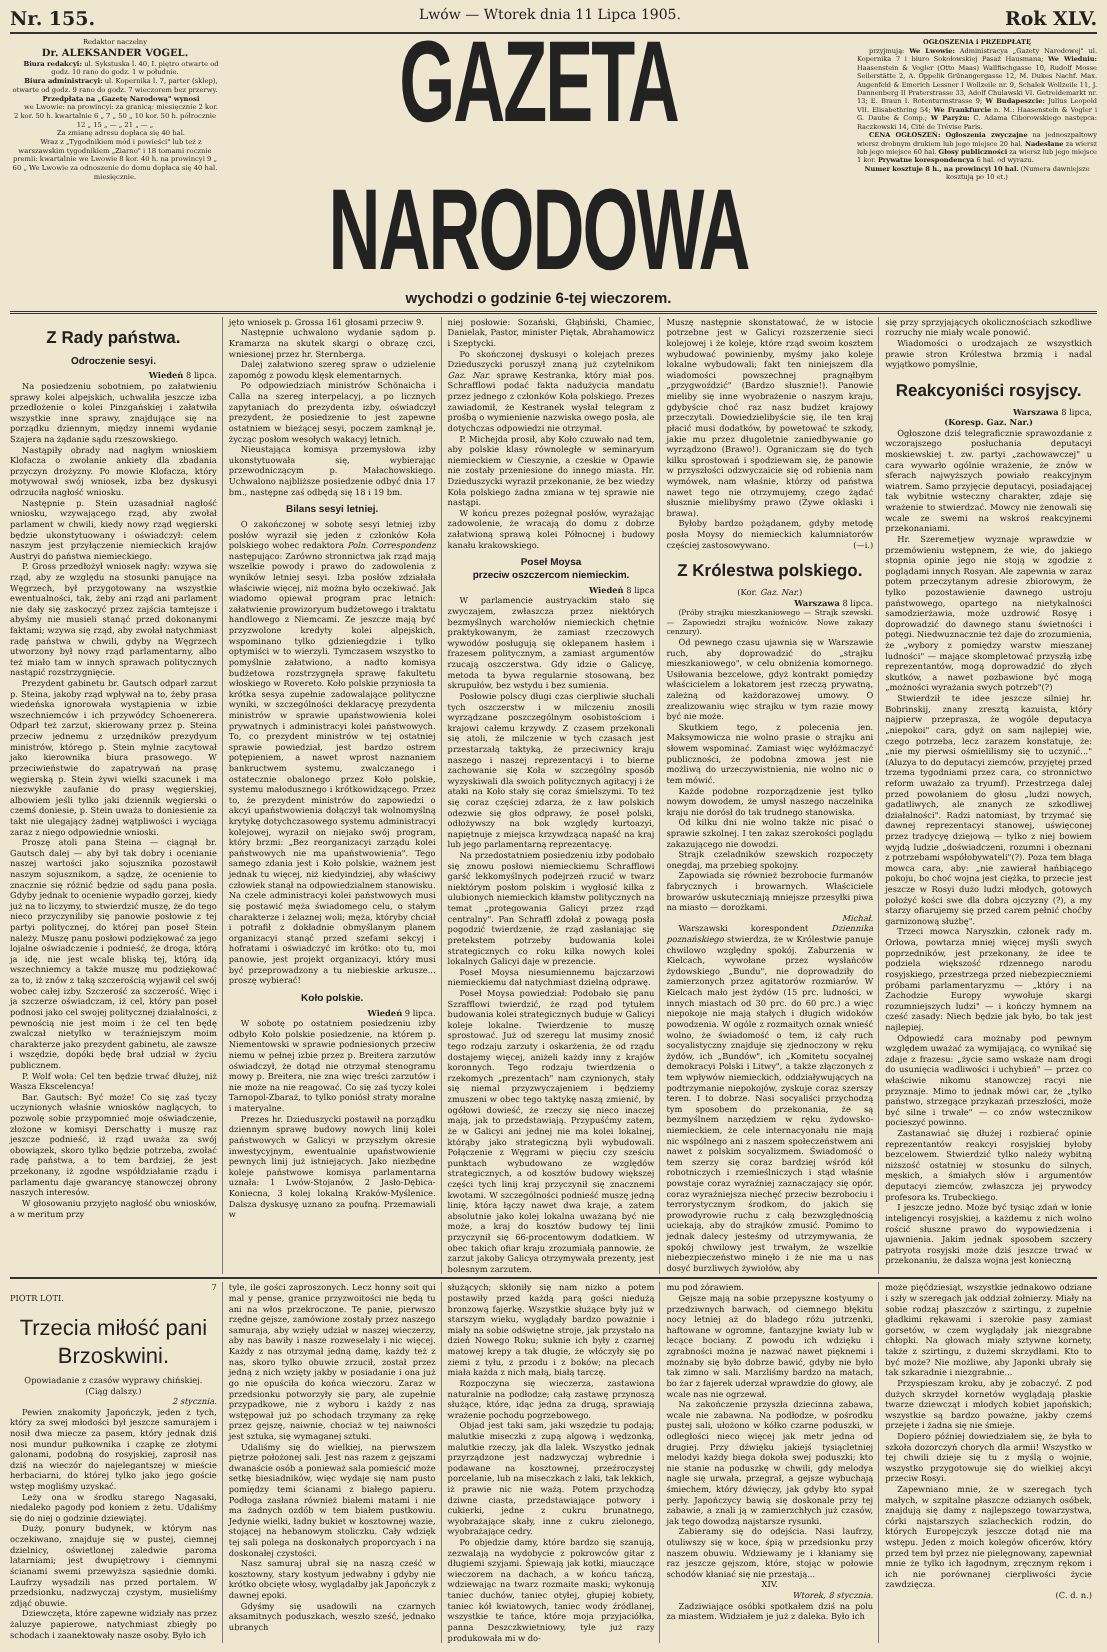Nr. 155. Lwów — Wtorek dnia 11 Lipca 1905. Rok XLV.
Redaktor naczelny
Dr. ALEKSANDER VOGEL.
Biura redakcyi: ul. Sykstuska l. 40, I. piętro otwarte od godz. 10 rano do godz. 1 w południe.
Biura administracyi: ul. Kopernika l. 7, parter (sklep), otwarte od godz. 9 rano do godz. 7 wieczorem bez przerwy.
Przedpłata na „Gazetę Narodową" wynosi
we Lwowie: na prowincyi: za granicą: miesięcznie 2 kor. 2 kor. 50 h. kwartalnie 6 „ 7 „ 50 „ 10 kor. 50 h. półrocznie 12 „ 15 „ — „ 21 „ — „
Za zmianę adresu dopłaca się 40 hal.
Wraz z „Tygodnikiem mód i powieści" lub też z warszawskim tygodnikiem „Ziarno" i 18 tomami rocznie premii: kwartalnie we Lwowie 8 kor. 40 h. na prowincyi 9 „ 60 „ We Lwowie za odnoszenie do domu dopłaca się 40 hal. miesięcznie.
GAZETA NARODOWA
wychodzi o godzinie 6-tej wieczorem.
OGŁOSZENIA i PRZEDPŁATĘ
przyjmują: We Lwowie: Administracya „Gazety Narodowej" ul. Kopernika 7 i biuro Sokołowskiej Pasaż Hausmana; We Wiedniu: Haasenstein & Vogler (Otto Maas) Wallfischgasse 10, Rudolf Mosse Seilerstätte 2, A. Oppelik Grünangergasse 12, M. Dukes Nachf. Max. Augenfeld & Emerich Lessner I Wollzeile nr. 9, Schalek Wollzeile 11, J. Dannenberg II Praterstrasse 33, Adolf Chulawski VI. Getreidemarkt nr. 13; E. Braun I. Rotenturmstrasse 9; W Budapeszcie: Julius Leopold VII. Elisabethring 54; We Frankfurcie n. M.: Haasenstein & Vogler i G. Daube & Comp.; W Paryżu: C. Adama Ciborowskiego następca: Raczkowski 14, Cité de Trévise Paris.
CENA OGŁOSZEŃ: Ogłoszenia zwyczajne na jednoszpaltowy wiersz drobnym drukiem lub jego miejsce 20 hal. Nadesłane za wiersz lub jego miejsce 60 hal. Głosy publiczności za wiersz lub jego miejsce 1 kor. Prywatne korespondencya 6 hal. od wyrazu.
Numer kosztuje 8 h., na prowincyi 10 hal. (Numera dawniejsze kosztują po 10 et.)
Z Rady państwa.
Odroczenie sesyi.
Wiedeń 8 lipca.
Na posiedzeniu sobotniem, po załatwieniu sprawy kolei alpejskich, uchwaliła jeszcze izba przedłożenie o kolei Pinzgańskiej i załatwiła wszystkie inne sprawy, znajdujące się na porządku dziennym, między innemi wydanie Szajera na żądanie sądu rzeszowskiego.
Nastąpiły obrady nad nagłym wnioskiem Klofacza o zwołanie ankiety dla zbadania przyczyn drożyzny. Po mowie Klofacza, który motywował swój wniosek, izba bez dyskusyi odrzuciła nagłość wniosku.
Następnie p. Stein uzasadniał nagłość wniosku, wzywającego rząd, aby zwołał parlament w chwili, kiedy nowy rząd węgierski będzie ukonstytuowany i oświadczył: celem naszym jest przyłączenie niemieckich krajów Austryi do państwa niemieckiego.
P. Gross przedłożył wniosek nagły: wzywa się rząd, aby ze względu na stosunki panujące na Węgrzech, był przygotowany na wszystkie ewentualności, tak, żeby ani rząd ani parlament nie dały się zaskoczyć przez zajścia tamtejsze i abyśmy nie musieli stanąć przed dokonanymi faktami; wzywa się rząd, aby zwołał natychmiast radę państwa w chwili, gdyby na Węgrzech utworzony był nowy rząd parlamentarny, albo też miało tam w innych sprawach politycznych nastąpić rozstrzygnięcie.
Prezydent gabinetu br. Gautsch odparł zarzut p. Steina, jakoby rząd wpływał na to, żeby prasa wiedeńska ignorowała wystąpienia w izbie wszechniemców i ich przywódcy Schoenerera. Odparł też zarzut, skierowany przez p. Steina przeciw jednemu z urzędników prezydyum ministrów, którego p. Stein mylnie zacytował jako kierownika biura prasowego. W przeciwieństwie do zapatrywań na prasę węgierską p. Stein żywi wielki szacunek i ma niezwykłe zaufanie do prasy węgierskiej, albowiem jeśli tylko jaki dziennik węgierski o czemś doniesie, p. Stein uważa to doniesienie za takt nie ulegający żadnej wątpliwości i wyciąga zaraz z niego odpowiednie wnioski.
Proszę atoli pana Steina — ciągnął br. Gautsch dalej — aby był tak dobry i ocenianie naszej wartości jako sojusznika pozostawił naszym sojusznikom, a sądzę, że ocenienie to znacznie się różnić będzie od sądu pana posła. Gdyby jednak to ocenienie wypadło gorzej, kiedy już na to liczymy, to stwierdzić muszę, że do tego nieco przyczyniliby się panowie posłowie z tej partyi politycznej, do której pan poseł Stein należy. Muszę panu posłowi podziękować za jego lojalne oświadczenie i podnieść, że droga, którą ja idę, nie jest wcale bliską tej, którą idą wszechniemcy a także muszę mu podziękować za to, iż znów z taką szczerością wyjawił cel swój wobec całej izby. Szczerość za szczerość. Więc i ja szczerze oświadczam, iż cel, który pan poseł podnosi jako cel swojej politycznej działalności, z pewnością nie jest moim i że cel ten będę zwalczał nietylko w teraźniejszym moim charakterze jako prezydent gabinetu, ale zawsze i wszędzie, dopóki będę brał udział w życiu publicznem.
P. Wolf woła: Cel ten będzie trwać dłużej, niż Wasza Ekscelencya!
Bar. Gautsch: Być może! Co się zaś tyczy uczynionych właśnie wniosków naglących, to pozwolę sobie przypomnieć moje oświadczenie, złożone w komisyi Derschatty i muszę raz jeszcze podnieść, iż rząd uważa za swój obowiązek, skoro tylko będzie potrzeba, zwołać radę państwa, a to tem bardziej, że jest przekonany, iż zgodne współdziałanie rządu i parlamentu daje gwarancyę stanowczej obrony naszych interesów.
W głosowaniu przyjęto nagłość obu wniosków, a w meritum przy
jęto wniosek p. Grossa 161 głosami przeciw 9.
Następnie uchwalono wydanie sądom p. Kramarza na skutek skargi o obrazę czci, wniesionej przez hr. Sternberga.
Dalej załatwiono szereg spraw o udzielenie zapomóg z powodu klęsk elementarnych.
Po odpowiedziach ministrów Schönaicha i Calla na szereg interpelacyj, a po licznych zapytaniach do prezydenta izby, oświadczył prezydent, że posiedzenie to jest zapewne ostatniem w bieżącej sesyi, poczem zamknął je, życząc posłom wesołych wakacyj letnich.
Nieustająca komisya przemysłowa izby ukonstytuowała się, wybierając przewodniczącym p. Małachowskiego. Uchwalono najbliższe posiedzenie odbyć dnia 17 bm., następne zaś odbędą się 18 i 19 bm.
Bilans sesyi letniej.
O zakończonej w sobotę sesyi letniej izby posłów wyraził się jeden z członków Koła polskiego wobec redaktora Poln. Correspondenz następująco: Zarówno stronnictwa jak rząd mają wszelkie powody i prawo do zadowolenia z wyników letniej sesyi. Izba posłów zdziałała właściwie więcej, niż można było oczekiwać. Jak wiadomo opiewał program prac letnich: załatwienie prowizoryum budżetowego i traktatu handlowego z Niemcami. Ze jeszcze mają być przyzwolone kredyty kolei alpejskich, wspominano tylko gdzieniegdzie i tylko optymiści w to wierzyli. Tymczasem wszystko to pomyślnie załatwiono, a nadto komisya budżetowa rozstrzygnęła sprawę fakultetu włoskiego w Rovereto. Koło polskie przyniosła ta krótka sesya zupełnie zadowalające polityczne wyniki, w szczególności deklaracyę prezydenta ministrów w sprawie upaństwowienia kolei prywatnych i administracyi kolei państwowych. To, co prezydent ministrów w tej ostatniej sprawie powiedział, jest bardzo ostrem potępieniem, a nawet wprost naznaniem bankructwem systemu, zwalczanego i ostatecznie obalonego przez Koło polskie, systemu małodusznego i krótkowidzącego. Przez to, że prezydent ministrów do zapowiedzi o akcyi upaństwowienia dołączył tak wolnomyślną krytykę dotychczasowego systemu administracyi kolejowej, wyraził on niejako swój program, który brzmi: „Bez reorganizacyi zarządu kolei państwowych nie ma upaństwowienia". Tego samego zdania jest i Koło polskie, ważnem jest jednak tu więcej, niż kiedyindziej, aby właściwy człowiek stanął na odpowiedzialnem stanowisku. Na czele administracyi kolei państwowych musi się postawić męża świadomego celu, o stałym charakterze i żelaznej woli; męża, któryby chciał i potrafił z dokładnie obmyślanym planem organizacyi stanąć przed szefami sekcyj i hofratami i oświadczyć im krótko: oto tu, moi panowie, jest projekt organizacyi, który musi być przeprowadzony a tu niebieskie arkusze... proszę wybierać!
Koło polskie.
Wiedeń 9 lipca.
W sobotę po ostatniem posiedzeniu izby odbyło Koło polskie posiedzenie, na którem p. Niementowski w sprawie podniesionych przeciw niemu w pełnej izbie przez p. Breitera zarzutów oświadczył, że dotąd nie otrzymał stenogramu mowy p. Breitera, nie zna więc treści zarzutów i nie może na nie reagować. Co się zaś tyczy kolei Tarnopol-Zbaraż, to tylko poniósł straty moralne i materyalne.
Prezes hr. Dzieduszycki postawił na porządku dziennym sprawę budowy nowych linij kolei państwowych w Galicyi w przyszłym okresie inwestycyjnym, ewentualnie upaństwowienie pewnych linij już istniejących. Jako niezbędne koleje państwowe komisya parlamentarna uznała: 1 Lwów-Stojanów, 2 Jasło-Dębica-Koniecna, 3 kolej lokalną Kraków-Myślenice. Dalsza dyskusyę uznano za poufną. Przemawiali w
niej posłowie: Sozański, Głąbiński, Chamiec, Danielak, Pastor, minister Piętak, Abrahamowicz i Szeptycki.
Po skończonej dyskusyi o kolejach prezes Dzieduszycki poruszył znaną już czytelnikom Gaz. Nar. sprawę Kestranka, który miał pos. Schrafflowi podać fakta nadużycia mandatu przez jednego z członków Koła polskiego. Prezes zawiadomił, że Kestranek wysłał telegram z prośbą o wymienienie nazwiska owego posła, ale dotychczas odpowiedzi nie otrzymał.
P. Michejda prosił, aby Koło czuwało nad tem, aby polskie klasy równoległe w seminaryum niemieckiem w Cieszynie, a czeskie w Opawie nie zostały przeniesione do innego miasta. Hr. Dzieduszycki wyraził przekonanie, że bez wiedzy Koła polskiego żadna zmiana w tej sprawie nie nastąpi.
W końcu prezes pożegnał posłów, wyrażając zadowolenie, że wracają do domu z dobrze załatwioną sprawą kolei Północnej i budowy kanału krakowskiego.
Poseł Moysa
przeciw oszczercom niemieckim.
Wiedeń 8 lipca
W parlamencie austryackim stało się zwyczajem, zwłaszcza przez niektórych bezmyślnych warchołów niemieckich chętnie praktykowanym, że zamiast rzeczowych wywodów posługują się oklepanem hasłem i frazesem politycznym, a zamiast argumentów rzucają oszczerstwa. Gdy idzie o Galicyę, metoda ta bywa regularnie stosowaną, bez skrupułów, bez wstydu i bez sumienia.
Posłowie polscy długi czas cierpliwie słuchali tych oszczerstw i w milczeniu znosili wyrządzane poszczególnym osobistościom i krajowi całemu krzywdy. Z czasem przekonali się atoli, że milczenie w tych czasach jest przestarzałą taktyką, że przeciwnicy kraju naszego i naszej reprezentacyi i to bierne zachowanie się Koła w szczególny sposób wyzyskiwali dla swoich politycznych agitacyj i że ataki na Koło stały się coraz śmielszymi. To też się coraz częściej zdarza, że z ław polskich odezwie się głos odprawy, że poseł polski, odłożywszy na bok względy kurtoazyi, napiętnuje z miejsca krzywdzącą napaść na kraj lub jego parlamentarną reprezentacyę.
Na przedostatniem posiedzeniu izby podobało się znowu posłowi niemieckiemu Schrafflowi garść lekkomyślnych podejrzeń rzucić w twarz niektórym posłom polskim i wygłosić kilka z ulubionych niemieckich kłamstw politycznych na temat „protegowania Galicyi przez rząd centralny". Pan Schraffl zdołał z powagą posła pogodzić twierdzenie, że rząd zasłaniając się pretekstem potrzeby budowania kolei strategicznych co roku kilka nowych kolei lokalnych Galicyi daje w prezencie.
Poseł Moysa niesumiennemu bajczarzowi niemieckiemu dał natychmiast dzielną odprawę.
Poseł Moysa powiedział: Podobało się panu Szrafflowi twierdzić, że rząd pod tytułem budowania kolei strategicznych buduje w Galicyi koleje lokalne. Twierdzenie to muszę sprostować. Już od szeregu lat musimy znosić tego rodzaju zarzuty i oskarżenia, że od rządu dostajemy więcej, aniżeli każdy inny z krajów koronnych. Tego rodzaju twierdzenia o rzekomych „prezentach" nam czynionych, stały się niemal przyzwyczajeniem i będziemy zmuszeni w obec tego taktykę naszą zmienić, by ogółowi dowieść, że rzeczy się nieco inaczej mają, jak to przedstawiają. Przypuśćmy zatem, że w Galicyi ani jednej nie ma kolei lokalnej, którąby jako strategiczną byli wybudowali. Połączenie z Węgrami w pięciu czy sześciu punktach wybudowano ze względów strategicznych, a od kosztów budowy większej części tych linij kraj przyczynił się znacznemi kwotami. W szczególności podnieść muszę jedną linię, która łączy nawet dwa kraje, a zatem absolutnie jako kolej lokalna uważaną być nie może, a kraj do kosztów budowy tej linii przyczynił się 66-procentowym dodatkiem. W obec takich ofiar kraju zrozumiałą pannowie, że zarzut jakoby Galicya otrzymywała prezenty, jest bolesnym zarzutem.
Muszę następnie skonstatować, że w istocie potrzebne jest w Galicyi rozszerzenie sieci kolejowej i że koleje, które rząd swoim kosztem wybudować powinienby, myśmy jako koleje lokalne wybudowali; fakt ten niniejszem dla wiadomości powszechnej pragnąłbym „przygwoździć" (Bardzo słusznie!). Panowie mieliby się inne wyobrażenie o naszym kraju, gdybyście choć raz nasz budżet krajowy przeczytali. Dowiedzielibyście się, ile ten kraj płacić musi dodatków, by powetować te szkody, jakie mu przez długoletnie zaniedbywanie go wyrządzono (Brawo!). Ograniczam się do tych kilku sprostowań i spodziewam się, że panowie w przyszłości odzwyczaicie się od robienia nam wymówek, nam właśnie, którzy od państwa nawet tego nie otrzymujemy, czego żądać słusznie mielibyśmy prawo (Żywe oklaski i brawa).
Byłoby bardzo pożądanem, gdyby metodę posła Moysy do niemieckich kalumniatorów częściej zastosowywano. (—i.)
Z Królestwa polskiego.
(Kor. Gaz. Nar.)
Warszawa 8 lipca.
(Próby strajku mieszkaniowego — Strajk szewski. — Zapowiedzi strajku woźniców. Nowe zakazy cenzury).
Od pewnego czasu ujawnia się w Warszawie ruch, aby doprowadzić do „strajku mieszkaniowego", w celu obniżenia komornego. Usiłowania bezcelowe, gdyż kontrakt pomiędzy właścicielem a lokatorem jest rzeczą prywatną, zależną od każdorazowej umowy. O zrealizowaniu więc strajku w tym razie mowy być nie może.
Skutkiem tego, z polecenia jen. Maksymowicza nie wolno prasie o strajku ani słowem wspominać. Zamiast więc wyłóżmaczyć publiczności, że podobna zmowa jest nie możliwą do urzeczywistnienia, nie wolno nic o tem mówić.
Każde podobne rozporządzenie jest tylko nowym dowodem, że umysł naszego naczelnika kraju nie dorósł do tak trudnego stanowiska.
Od kilku dni nie wolno także nic pisać o sprawie szkolnej. I ten zakaz szerokości poglądu zakazującego nie dowodzi.
Strajk czeladników szewskich rozpoczęty onegdaj, ma przebieg spokojny.
Zapowiada się również bezrobocie furmanów fabrycznych i browarnych. Właściciele browarów uskuteczniają mniejsze przesyłki piwa na miasto — dorożkami.
Michał.
Warszawski korespondent Dziennika poznańskiego stwierdza, że w Królestwie panuje chwilowo względny spokój. Zaburzenia w Kielcach, wywołane przez wysłańców żydowskiego „Bundu", nie doprowadziły do zamierzonych przez agitatorów rozmiarów. W Kielcach mało jest żydów (15 prc. ludności, w innych miastach od 30 prc. do 60 prc.) a więc niepokoje nie mają stałych i długich widoków powodzenia. W ogóle z rozmaitych oznak wnieść wolno, że świadomość o tem, iż cały ruch socyalistyczny znajduje się zjednoczony w ręku żydów, ich „Bundów", ich „Komitetu socyalnej demokracyi Polski i Litwy", a także złączonych z tem wpływów niemieckich, oddziaływujących na podtrzymanie niepokojów, zyskuje coraz szerszy teren. I to dobrze. Nasi socyaliści przychodzą tym sposobem do przekonania, że są bezmyślnem narzędziem w ręku żydowsko-niemieckiem, że cele internacyonału nie mają nic wspólnego ani z naszem społeczeństwem ani nawet z polskim socyalizmem. Świadomość o tem szerzy się coraz bardziej wśród kół robotniczych i rzemieślniczych i stąd właśnie powstaje coraz wyraźniej zaznaczający się opór, coraz wyraźniejsza niechęć przeciw bezrobociu i terrorystycznym środkom, do jakich się prowodyrowie ruchu z całą bezwzględnością uciekają, aby do strajków zmusić. Pomimo to jednak dalecy jesteśmy od utrzymywania, że spokój chwilowy jest trwałym, że wszelkie niebezpieczeństwo minęło i że nie ma u nas dosyć burzliwych żywiołów, aby
się przy sprzyjających okolicznościach szkodliwe rozruchy nie miały wcale ponowić.
Wiadomości o urodzajach ze wszystkich prawie stron Królestwa brzmią i nadal wyjątkowo pomyślnie,
Reakcyoniści rosyjscy.
Warszawa 8 lipca,
(Koresp. Gaz. Nar.)
Ogłoszone dziś telegraficznie sprawozdanie z wczorajszego posłuchania deputacyi moskiewskiej t. zw. partyi „zachowawczej" u cara wywarło ogólnie wrażenie, że znów w sferach najwyższych powiało reakcyjnym wiatrem. Samo przyjęcie deputacyi, posiadającej tak wybitnie wsteczny charakter, zdaje się wrażenie to stwierdzać. Mowcy nie żenowali się wcale ze swemi na wskroś reakcyjnemi przekonaniami.
Hr. Szeremetjew wyznaje wprawdzie w przemówieniu wstępnem, że wie, do jakiego stopnia opinie jego nie stoją w zgodzie z poglądami innych Rosyan. Ale zapewnia w zaraz potem przeczytanym adresie zbiorowym, że tylko pozostawienie dawnego ustroju państwowego, opartego na nietykalności samodzierżawia, może uzdrowić Rosyę i doprowadzić do dawnego stanu świetności i potęgi. Niedwuznacznie też daje do zrozumienia, że „wybory z pomiędzy warstw mieszanej ludności" — mające skompletować przyszłą izbę reprezentantów, mogą doprowadzić do złych skutków, a nawet pozbawione być mogą „możności wyrażania swych potrzeb"(?)
Stwierdził te idee jeszcze silniej hr. Bobrinskij, znany zresztą kazuista, który najpierw przeprasza, że wogóle deputacya „niepokoi" cara, gdyż on sam najlepiej wie, czego potrzeba, lecz zarazem konstatuje, że: „nie my pierwsi ośmielilismy się to uczynić..." (Aluzya to do deputacyi ziemców, przyjętej przed trzema tygodniami przez cara, co stronnictwo reform uważało za tryumf). Przestrzega dalej przed powołaniem do głosu „ludzi nowych, gadatliwych, ale znanych ze szkodliwej działalności". Radzi natomiast, by trzymać się dawnej reprezentacyi stanowej, uświęconej przez tradycyę dziejową — tylko z niej bowiem wyjdą ludzie „doświadczeni, rozumni i obeznani z potrzebami współobywateli"(?). Poza tem błaga mowca cara, aby: „nie zawierał hańbiącego pokoju, bo choć wojna jest ciężka, to przecie jest jeszcze w Rosyi dużo ludzi młodych, gotowych położyć kości swe dla dobra ojczyzny (?), a my starzy ofiarujemy się przed carem pełnić choćby garnizonową służbę".
Trzeci mowca Naryszkin, członek rady m. Orłowa, powtarza mniej więcej myśli swych poprzedników, jest przekonany, że idee te podziela większość rdzennego narodu rosyjskiego, przestrzega przed niebezpieczniemi próbami parlamentaryzmu — „który i na Zachodzie Europy wywołuje skargi rozumniejszych ludzi" — i kończy hymnem na cześć zasady: Niech będzie jak było, bo tak jest najlepiej.
Odpowiedź cara możnaby pod pewnym względem uważać za wymijającą, co wynikać się zdaje z frazesu: „życie samo wskaże nam drogi do usunięcia wadliwości i uchybień" — przez co właściwie nikomu stanowczej racyi nie przyznaje. Mimo to jednak mówi car, że „tylko państwo, strzegące przykazań przeszłości, może być silne i trwałe" — co znów wstecznikow pocieszyć powinno.
Zastanawiać się dłużej i rozbierać opinie reprezentantów reakcyi rosyjskiej byłoby bezcelowem. Stwierdzić tylko należy wybitną niższość ostatniej w stosunku do silnych, męskich, a śmiałych słów i argumentów deputacyi ziemców, zwłaszcza jej prywodcy profesora ks. Trubeckiego.
I jeszcze jedno. Może być tysiąc zdań w łonie inteligencyi rosyjskiej, a każdemu z nich wolno rościć słuszne prawo do wypowiedzenia i ujawnienia. Jakim jednak sposobem szczery patryota rosyjski może dziś jeszcze trwać w przekonaniu, że dalsza wojna jest konieczną
7
PIOTR LOTI.
Trzecia miłość pani Brzoskwini.
Opowiadanie z czasów wyprawy chińskiej.
(Ciąg dalszy.)
2 stycznia.
Pewien znakomity Japończyk, jeden z tych, który za swej młodości był jeszcze samurajem i nosił dwa miecze za pasem, który jednak dziś nosi mundur pułkownika i czapkę ze złotymi galonami, podobną do rosyjskiej, zaprosił nas dziś na wieczór do najelegantszej w mieście herbaciarni, do której tylko jako jego goście wstęp mogliśmy uzyskać.
Leży ona w środku starego Nagasaki, niedaleko pagody pod koniem z żetu. Udaliśmy się do niej o godzinie dziewiątej.
Duży, ponury budynek, w którym nas oczekiwano, znajduje się w pustej, ciemnej dzielnicy, oświetlonej zaledwie paroma latarniami; jest dwupiętrowy i ciemnymi ścianami swemi przewyższa sąsiednie domki. Laufrzy wysadzili nas przed portalem. W przedsionku, nadzwyczaj czystym, musieliśmy zdjąć obuwie.
Dziewczęta, które zapewne widziały nas przez żaluzye papierowe, natychmiast zbiegły po schodach i zaanektowały nasze osoby. Było ich
tyle, ile gości zaproszonych. Lecz honny soit qui mal y pense, granice przyzwoitości nie będą tu ani na włos przekroczone. Te panie, pierwszo rzędne gejsze, zamówione zostały przez naszego samuraja, aby wzięły udział w naszej wieczerzy, aby nas bawiły i nasze rozweselały i nic więcej. Każdy z nas otrzymał jedną damę, każdy też z nas, skoro tylko obuwie zrzucił, został przez jedną z nich wzięty jakby w posiadanie i ona już go nie opuściła do końca wieczoru. Zaraz w przedsionku potworzyły się pary, ale zupełnie przypadkowe, nie z wyboru i każdy z nas wstępował już po schodach trzymany za rękę przez gejszę, naiwnie, chociaż w tej naiwności jest sztuka, się wymaganej sztuki.
Udaliśmy się do wielkiej, na pierwszem piętrze położonej sali. Jest nas razem z gejszami dwanaście osób a ponieważ sala pomieścić może setkę biesiadników, więc wydaje się nam pusto pomiędzy temi ścianami z białego papieru. Podłoga zasłana również białemi matami i nie ma żadnych ozdób w tem białem pustkowiu. Jedynie wielki, ładny bukiet w kosztownej wazie, stojącej na hebanowym stoliczku. Cały wdzięk tej sali polega na doskonałych proporcyach i na doskonałej czystości.
Nasz samuraj ubrał się na naszą cześć w kosztowny, stary kostyum jedwabny i gdyby nie krótko obcięte włosy, wyglądałby jak Japończyk z dawnej epoki.
Gdyśmy się usadowili na czarnych aksamitnych poduszkach, weszło sześć, jednako ubranych
służących; skłoniły się nam nizko a potem postawiły przed każdą parą gości niedużą bronzową fajerkę. Wszystkie służące były już w starszym wieku, wyglądały bardzo poważnie i miały na sobie odświętne stroje, jak przystało na dzień Nowego Roku; suknie ich były z czarnej matowej krepy a tak długie, że włóczyły się po ziemi z tyłu, z przodu i z boków; na plecach miała każda z nich małą, białą tarczę.
Rozpoczyna się wieczerza, zastawiona naturalnie na podłodze; całą zastawę przynoszą służące, które, idąc jedna za drugą, sprawiają wrażenie pochodu pogrzebowego.
Objad jest taki sam, jaki wszędzie tu podają; malutkie miseczki z zupą algową i wędzonką, malutkie rzeczy, jak dla lalek. Wszystko jednak przyrządzone jest nadzwyczaj wybrednie i podawane na kosztownej, przeźroczystej porcelanie, lub na miseczkach z laki, tak lekkich, iż prawie nic nie ważą. Potem przychodzą dziwne ciasta, przedstawiające potwory i cukierki, jedne z cukru brunatnego, wyobrażające skały, inne z cukru zielonego, wyobrażające cedry.
Po objedzie damy, które bardzo się szanują, zezwalają na wydobycie z pokrowców gitar z długiemi szyjami. Śpiewają jak kotki, miauczące wieczorem na dachach, a w końcu tańczą, wdziewając na twarz rozmaite maski; wykonują taniec duchów, taniec otyłej, głupiej kobiety, taniec kół kwiatowych, taniec wody źródlanej, wszystkie te tańce, które moja przyjaciółka, panna Deszczkwietniowy, tyle już razy produkowała mi w do-
mu pod żórawiem.
Gejsze mają na sobie przepyszne kostyumy o przedziwnych barwach, od ciemnego błękitu nocy letniej aż do bladego różu jutrzenki, haftowane w ogromne, fantazyjne kwiaty lub w lecące bociany. Z powodu ich wdzięku i zgrabności można je nazwać nawet pięknemi i możnaby się było dobrze bawić, gdyby nie było tak zimno w sali. Marzliśmy bardzo na matach, bo żar z fajerek uderzał wprawdzie do głowy, ale wcale nas nie ogrzewał.
Na zakończenie przyszła dziecinna zabawa, wcale nie zabawna. Na podłodze, w pośrodku pustej sali, ułożono w kółko czarne poduszki, w odległości nieco więcej jak metr jedna od drugiej. Przy dźwięku jakiejś tysiącletniej melodyi każdy biega dokoła swej poduszki; kto nie stanie na poduszkę w chwili, gdy melodya nagle się urwała, przegrał, a gejsze wybuchają śmiechem, który dźwięczy, jak gdyby kto sypał perły. Japończycy bawią się doskonale przy tej zabawie, a znali ją w zamierzchłych już czasów, jak tego dowodzą najstarsze rysunki.
Zabieramy się do odejścia. Nasi laufrzy, otuliwszy się w koce, śpią w przedsionku przy naszem obuwiu. Wdziewamy je i kłaniamy się raz jeszcze gejszom, które, stojąc w połowie schodów kłaniać się nie przestają...
XIV.
Wtorek, 8 stycznia.
Zadziwiające osóbki spotkałem dziś na polu za miastem. Widziałem je już z daleka. Było ich
może pięćdziesiąt, wszystkie jednakowo odziane i szły w szeregach jak oddział żołnierzy. Miały na sobie rodzaj płaszczów z szirtingu, z zupełnie gładkimi rękawami i szerokie pasy zamiast gorsetów, w czem wyglądały jak niezgrabne chłopki. Na głowach miały sztywne kornety, także z szirtingu, z dużemi skrzydłami. Kto to być może? Nie możliwe, aby Japonki ubrały się tak szkaradnie i niezgrabnie...
Przyspieszam kroku, aby je zobaczyć. Z pod dużych skrzydeł kornetów wyglądają płaskie twarze dziewcząt i młodych kobiet japońskich; wszystkie są bardzo poważne, jakby czemś przejęte i żadna się nie śmieje.
Dopiero później dowiedziałem się, że była to szkoła dozorczyń chorych dla armii! Wszystko w tej chwili dzieje się tu z myślą o wojnie, wszystko przygotowuje się do wielkiej akcyi przeciw Rosyi.
Zapewniano mnie, że w szeregach tych małych, w szpitalne płaszcze odzianych osóbek, znajdują się damy z najlepszego towarzystwa, córki najstarszych szlacheckich rodzin, do których Europejczyk jeszcze dotąd nie ma wstępu. Jeden z moich kolegów oficerów, który przed tem był przez nie pielęgnowany, zapewniał mnie że tylko ich łagodnym, zręcznym rękom i ich nie porównanej cierpliwości życie zawdzięcza.
(C. d. n.)